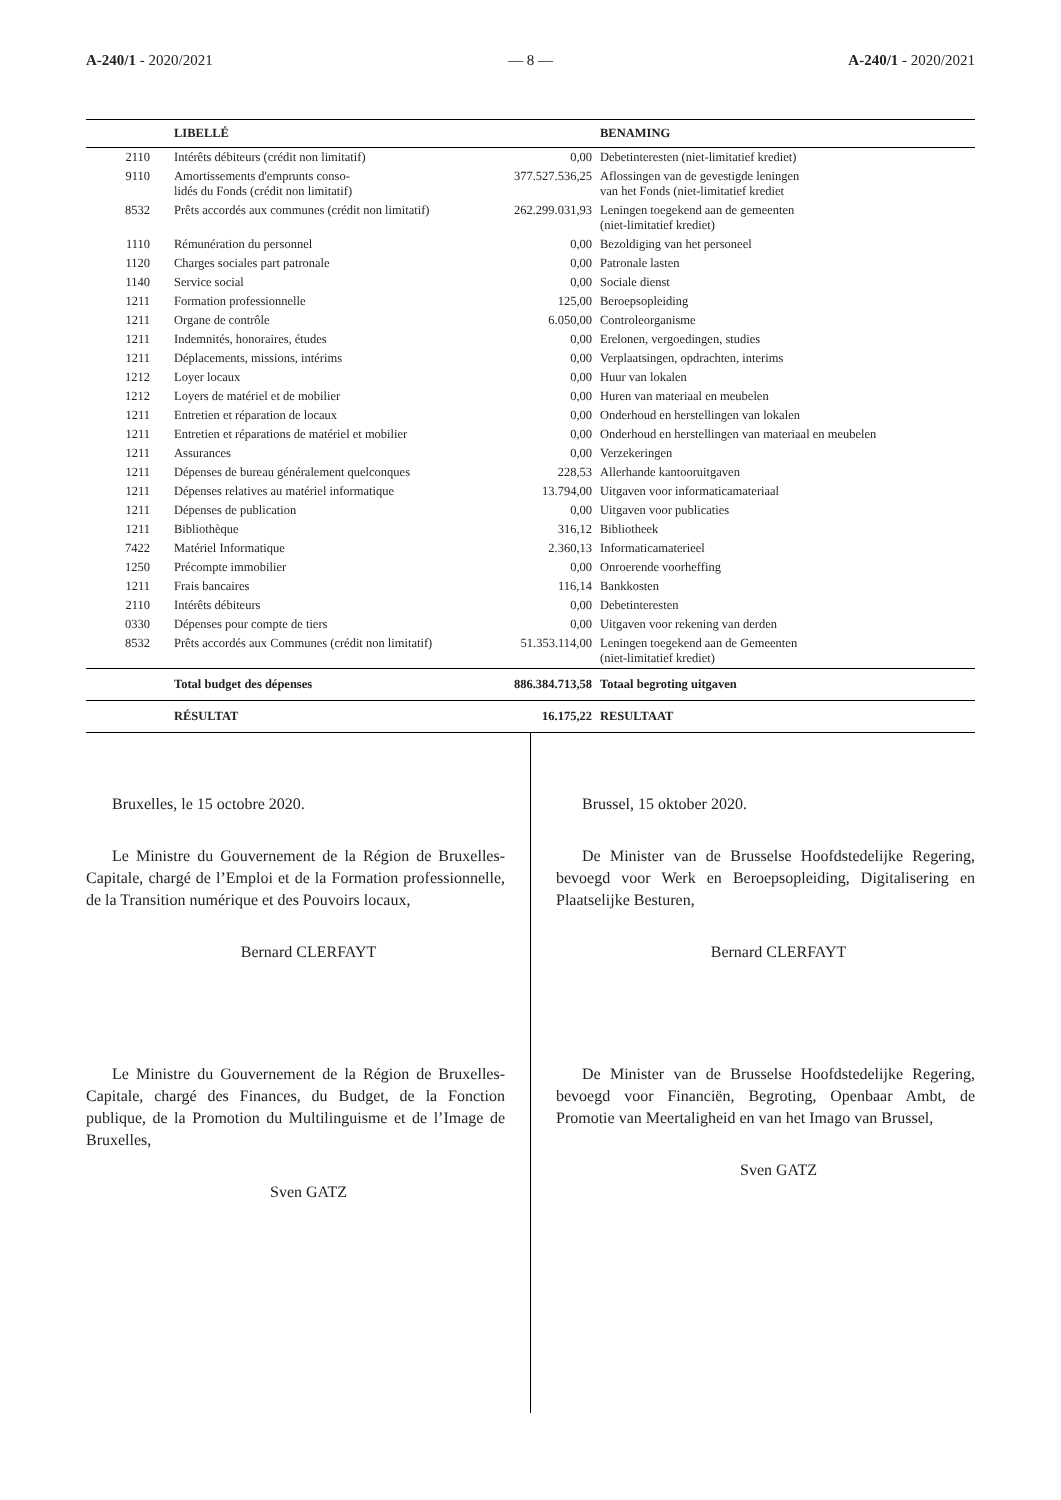A-240/1 - 2020/2021 — 8 — A-240/1 - 2020/2021
| | LIBELLÉ | | BENAMING |
| --- | --- | --- | --- |
| 2110 | Intérêts débiteurs (crédit non limitatif) | 0,00 | Debetinteresten (niet-limitatief krediet) |
| 9110 | Amortissements d'emprunts conso- lidés du Fonds (crédit non limitatif) | 377.527.536,25 | Aflossingen van de gevestigde leningen van het Fonds (niet-limitatief krediet |
| 8532 | Prêts accordés aux communes (crédit non limitatif) | 262.299.031,93 | Leningen toegekend aan de gemeenten (niet-limitatief krediet) |
| 1110 | Rémunération du personnel | 0,00 | Bezoldiging van het personeel |
| 1120 | Charges sociales part patronale | 0,00 | Patronale lasten |
| 1140 | Service social | 0,00 | Sociale dienst |
| 1211 | Formation professionnelle | 125,00 | Beroepsopleiding |
| 1211 | Organe de contrôle | 6.050,00 | Controleorganisme |
| 1211 | Indemnités, honoraires, études | 0,00 | Erelonen, vergoedingen, studies |
| 1211 | Déplacements, missions, intérims | 0,00 | Verplaatsingen, opdrachten, interims |
| 1212 | Loyer locaux | 0,00 | Huur van lokalen |
| 1212 | Loyers de matériel et de mobilier | 0,00 | Huren van materiaal en meubelen |
| 1211 | Entretien et réparation de locaux | 0,00 | Onderhoud en herstellingen van lokalen |
| 1211 | Entretien et réparations de matériel et mobilier | 0,00 | Onderhoud en herstellingen van materiaal en meubelen |
| 1211 | Assurances | 0,00 | Verzekeringen |
| 1211 | Dépenses de bureau généralement quelconques | 228,53 | Allerhande kantooruitgaven |
| 1211 | Dépenses relatives au matériel informatique | 13.794,00 | Uitgaven voor informaticamateriaal |
| 1211 | Dépenses de publication | 0,00 | Uitgaven voor publicaties |
| 1211 | Bibliothèque | 316,12 | Bibliotheek |
| 7422 | Matériel Informatique | 2.360,13 | Informaticamaterieel |
| 1250 | Précompte immobilier | 0,00 | Onroerende voorheffing |
| 1211 | Frais bancaires | 116,14 | Bankkosten |
| 2110 | Intérêts débiteurs | 0,00 | Debetinteresten |
| 0330 | Dépenses pour compte de tiers | 0,00 | Uitgaven voor rekening van derden |
| 8532 | Prêts accordés aux Communes (crédit non limitatif) | 51.353.114,00 | Leningen toegekend aan de Gemeenten (niet-limitatief krediet) |
| | Total budget des dépenses | 886.384.713,58 | Totaal begroting uitgaven |
| | RÉSULTAT | 16.175,22 | RESULTAAT |
Bruxelles, le 15 octobre 2020.
Le Ministre du Gouvernement de la Région de Bruxelles-Capitale, chargé de l’Emploi et de la Formation professionnelle, de la Transition numérique et des Pouvoirs locaux,
Bernard CLERFAYT
Le Ministre du Gouvernement de la Région de Bruxelles-Capitale, chargé des Finances, du Budget, de la Fonction publique, de la Promotion du Multilinguisme et de l’Image de Bruxelles,
Sven GATZ
Brussel, 15 oktober 2020.
De Minister van de Brusselse Hoofdstedelijke Regering, bevoegd voor Werk en Beroepsopleiding, Digitalisering en Plaatselijke Besturen,
Bernard CLERFAYT
De Minister van de Brusselse Hoofdstedelijke Regering, bevoegd voor Financiën, Begroting, Openbaar Ambt, de Promotie van Meertaligheid en van het Imago van Brussel,
Sven GATZ